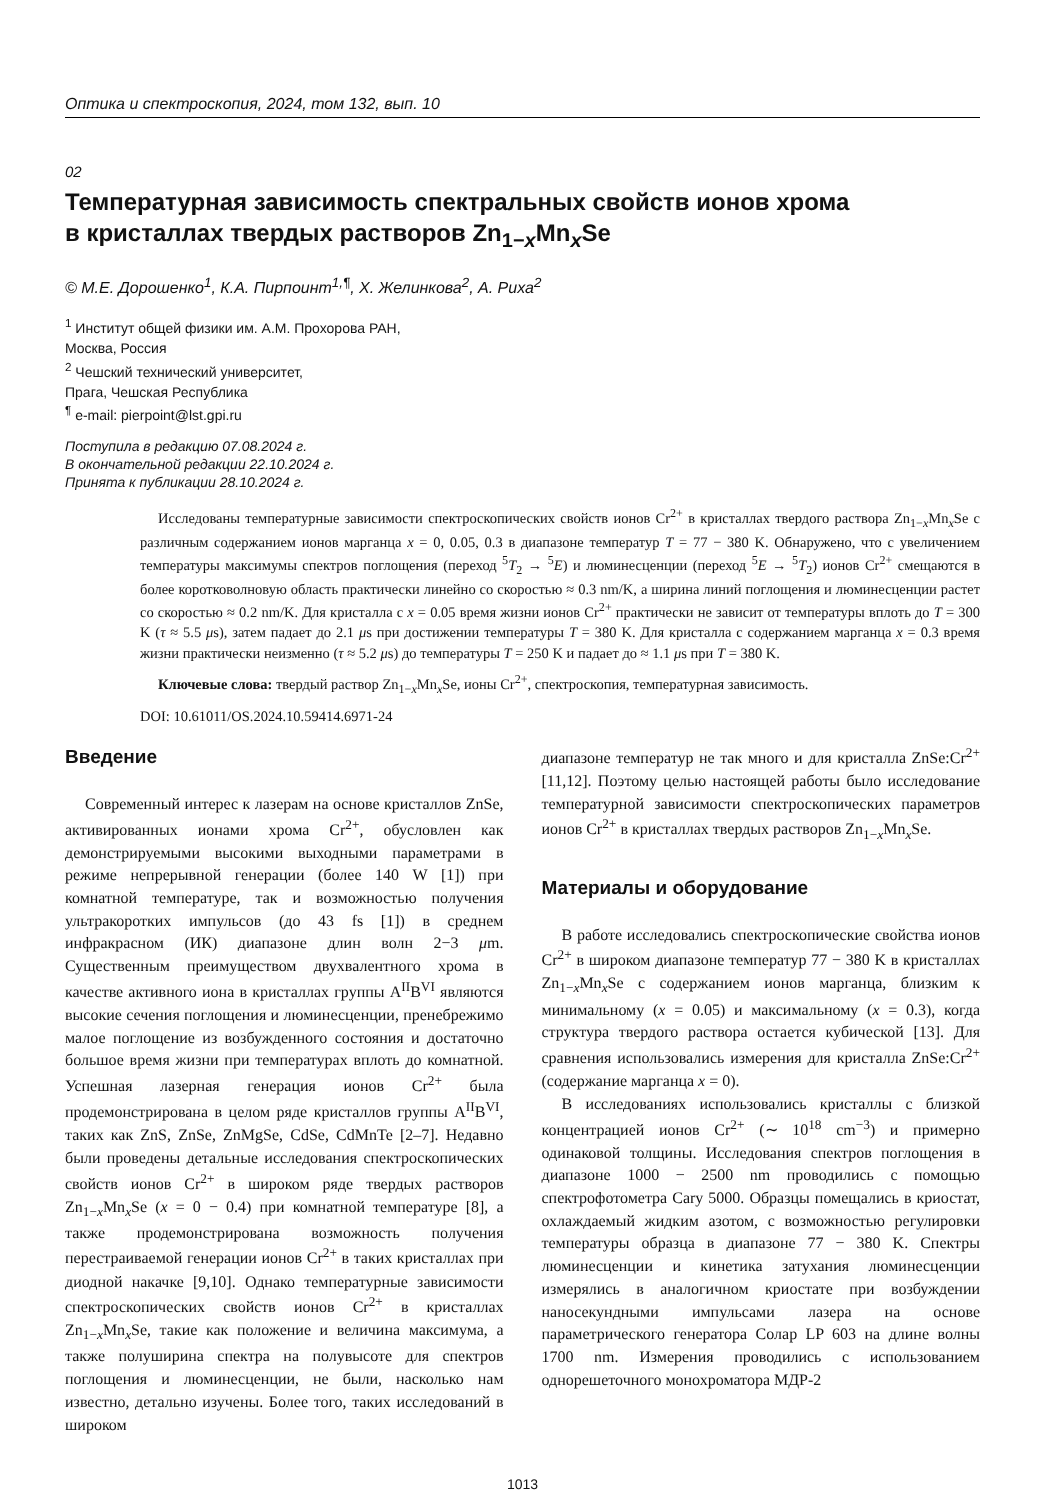Оптика и спектроскопия, 2024, том 132, вып. 10
02
Температурная зависимость спектральных свойств ионов хрома
в кристаллах твердых растворов Zn<sub>1−x</sub>Mn<sub>x</sub>Se
© М.Е. Дорошенко<sup>1</sup>, К.А. Пирпоинт<sup>1,¶</sup>, Х. Желинкова<sup>2</sup>, А. Риха<sup>2</sup>
<sup>1</sup> Институт общей физики им. А.М. Прохорова РАН,
Москва, Россия
<sup>2</sup> Чешский технический университет,
Прага, Чешская Республика
<sup>¶</sup> e-mail: pierpoint@lst.gpi.ru
Поступила в редакцию 07.08.2024 г.
В окончательной редакции 22.10.2024 г.
Принята к публикации 28.10.2024 г.
Исследованы температурные зависимости спектроскопических свойств ионов Cr<sup>2+</sup> в кристаллах твердого раствора Zn<sub>1−x</sub>Mn<sub>x</sub>Se с различным содержанием ионов марганца x = 0, 0.05, 0.3 в диапазоне температур T = 77 − 380 K. Обнаружено, что с увеличением температуры максимумы спектров поглощения (переход <sup>5</sup>T<sub>2</sub> → <sup>5</sup>E) и люминесценции (переход <sup>5</sup>E → <sup>5</sup>T<sub>2</sub>) ионов Cr<sup>2+</sup> смещаются в более коротковолновую область практически линейно со скоростью ≈ 0.3 nm/K, а ширина линий поглощения и люминесценции растет со скоростью ≈ 0.2 nm/K. Для кристалла с x = 0.05 время жизни ионов Cr<sup>2+</sup> практически не зависит от температуры вплоть до T = 300 K (τ ≈ 5.5 μs), затем падает до 2.1 μs при достижении температуры T = 380 K. Для кристалла с содержанием марганца x = 0.3 время жизни практически неизменно (τ ≈ 5.2 μs) до температуры T = 250 K и падает до ≈ 1.1 μs при T = 380 K.
Ключевые слова: твердый раствор Zn<sub>1−x</sub>Mn<sub>x</sub>Se, ионы Cr<sup>2+</sup>, спектроскопия, температурная зависимость.
DOI: 10.61011/OS.2024.10.59414.6971-24
Введение
Современный интерес к лазерам на основе кристаллов ZnSe, активированных ионами хрома Cr<sup>2+</sup>, обусловлен как демонстрируемыми высокими выходными параметрами в режиме непрерывной генерации (более 140 W [1]) при комнатной температуре, так и возможностью получения ультракоротких импульсов (до 43 fs [1]) в среднем инфракрасном (ИК) диапазоне длин волн 2−3 μm. Существенным преимуществом двухвалентного хрома в качестве активного иона в кристаллах группы A<sup>II</sup>B<sup>VI</sup> являются высокие сечения поглощения и люминесценции, пренебрежимо малое поглощение из возбужденного состояния и достаточно большое время жизни при температурах вплоть до комнатной. Успешная лазерная генерация ионов Cr<sup>2+</sup> была продемонстрирована в целом ряде кристаллов группы A<sup>II</sup>B<sup>VI</sup>, таких как ZnS, ZnSe, ZnMgSe, CdSe, CdMnTe [2–7]. Недавно были проведены детальные исследования спектроскопических свойств ионов Cr<sup>2+</sup> в широком ряде твердых растворов Zn<sub>1−x</sub>Mn<sub>x</sub>Se (x = 0 − 0.4) при комнатной температуре [8], а также продемонстрирована возможность получения перестраиваемой генерации ионов Cr<sup>2+</sup> в таких кристаллах при диодной накачке [9,10]. Однако температурные зависимости спектроскопических свойств ионов Cr<sup>2+</sup> в кристаллах Zn<sub>1−x</sub>Mn<sub>x</sub>Se, такие как положение и величина максимума, а также полуширина спектра на полувысоте для спектров поглощения и люминесценции, не были, насколько нам известно, детально изучены. Более того, таких исследований в широком
диапазоне температур не так много и для кристалла ZnSe:Cr<sup>2+</sup> [11,12]. Поэтому целью настоящей работы было исследование температурной зависимости спектроскопических параметров ионов Cr<sup>2+</sup> в кристаллах твердых растворов Zn<sub>1−x</sub>Mn<sub>x</sub>Se.
Материалы и оборудование
В работе исследовались спектроскопические свойства ионов Cr<sup>2+</sup> в широком диапазоне температур 77 − 380 K в кристаллах Zn<sub>1−x</sub>Mn<sub>x</sub>Se с содержанием ионов марганца, близким к минимальному (x = 0.05) и максимальному (x = 0.3), когда структура твердого раствора остается кубической [13]. Для сравнения использовались измерения для кристалла ZnSe:Cr<sup>2+</sup> (содержание марганца x = 0).
В исследованиях использовались кристаллы с близкой концентрацией ионов Cr<sup>2+</sup> (∼ 10<sup>18</sup> cm<sup>−3</sup>) и примерно одинаковой толщины. Исследования спектров поглощения в диапазоне 1000 − 2500 nm проводились с помощью спектрофотометра Cary 5000. Образцы помещались в криостат, охлаждаемый жидким азотом, с возможностью регулировки температуры образца в диапазоне 77 − 380 K. Спектры люминесценции и кинетика затухания люминесценции измерялись в аналогичном криостате при возбуждении наносекундными импульсами лазера на основе параметрического генератора Солар LP 603 на длине волны 1700 nm. Измерения проводились с использованием однорешеточного монохроматора МДР-2
1013